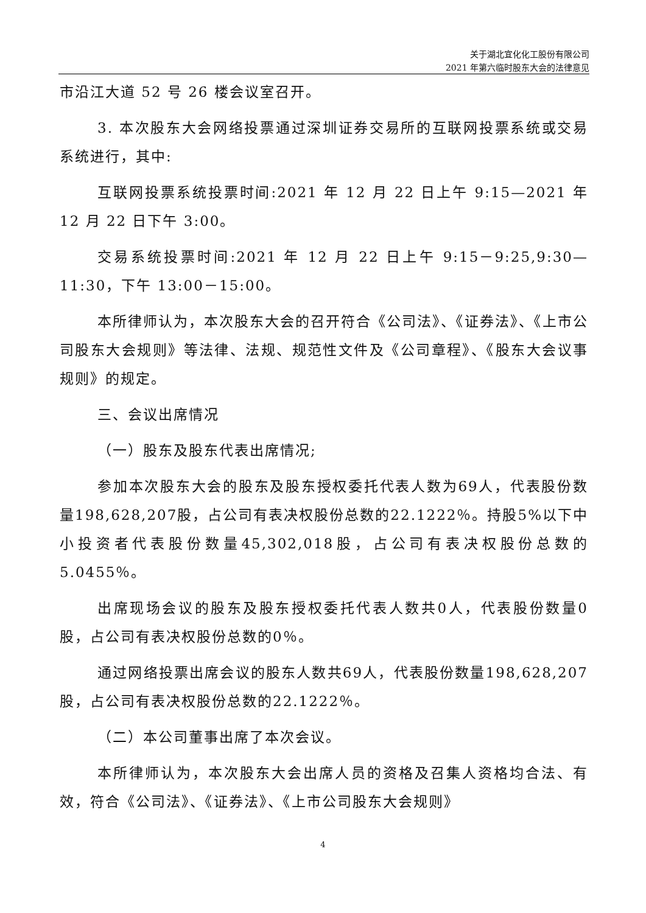关于湖北宜化化工股份有限公司
2021 年第六临时股东大会的法律意见
市沿江大道 52 号 26 楼会议室召开。
3. 本次股东大会网络投票通过深圳证券交易所的互联网投票系统或交易系统进行，其中:
互联网投票系统投票时间:2021 年 12 月 22 日上午 9:15—2021 年 12 月 22 日下午 3:00。
交易系统投票时间:2021 年 12 月 22 日上午 9:15－9:25,9:30—11:30，下午 13:00－15:00。
本所律师认为，本次股东大会的召开符合《公司法》、《证券法》、《上市公司股东大会规则》等法律、法规、规范性文件及《公司章程》、《股东大会议事规则》的规定。
三、会议出席情况
（一）股东及股东代表出席情况;
参加本次股东大会的股东及股东授权委托代表人数为69人，代表股份数量198,628,207股，占公司有表决权股份总数的22.1222％。持股5%以下中小投资者代表股份数量45,302,018股，占公司有表决权股份总数的5.0455％。
出席现场会议的股东及股东授权委托代表人数共0人，代表股份数量0股，占公司有表决权股份总数的0％。
通过网络投票出席会议的股东人数共69人，代表股份数量198,628,207股，占公司有表决权股份总数的22.1222％。
（二）本公司董事出席了本次会议。
本所律师认为，本次股东大会出席人员的资格及召集人资格均合法、有效，符合《公司法》、《证券法》、《上市公司股东大会规则》
4